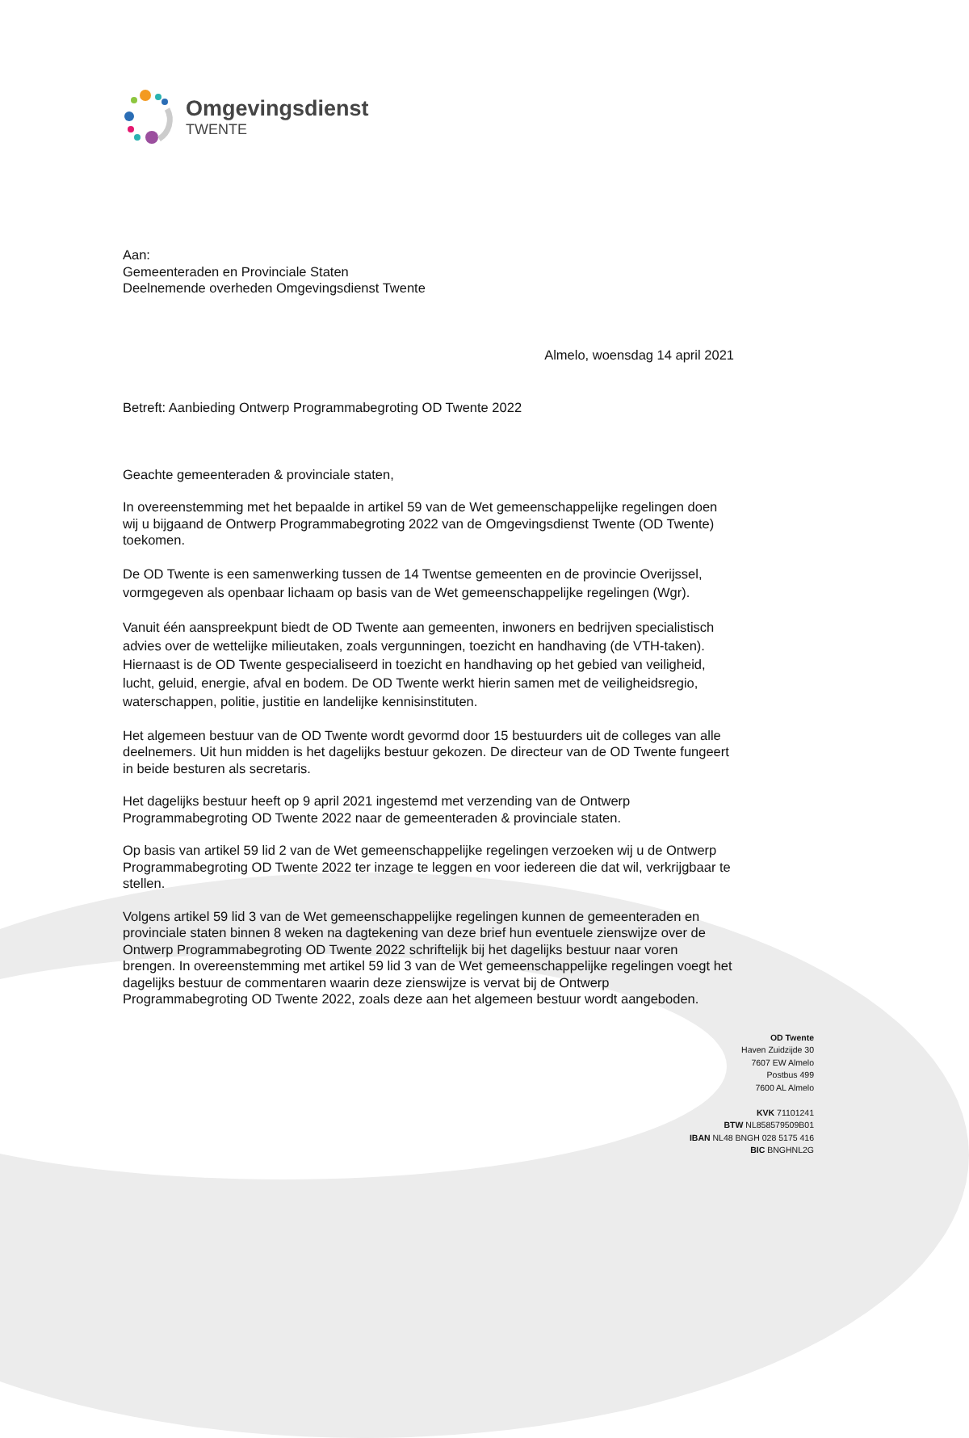Omgevingsdienst
TWENTE
Aan:
Gemeenteraden en Provinciale Staten
Deelnemende overheden Omgevingsdienst Twente
Almelo, woensdag 14 april 2021
Betreft: Aanbieding Ontwerp Programmabegroting OD Twente 2022
Geachte gemeenteraden & provinciale staten,
In overeenstemming met het bepaalde in artikel 59 van de Wet gemeenschappelijke regelingen doen wij u bijgaand de Ontwerp Programmabegroting 2022 van de Omgevingsdienst Twente (OD Twente) toekomen.
De OD Twente is een samenwerking tussen de 14 Twentse gemeenten en de provincie Overijssel, vormgegeven als openbaar lichaam op basis van de Wet gemeenschappelijke regelingen (Wgr).
Vanuit één aanspreekpunt biedt de OD Twente aan gemeenten, inwoners en bedrijven specialistisch advies over de wettelijke milieutaken, zoals vergunningen, toezicht en handhaving (de VTH-taken). Hiernaast is de OD Twente gespecialiseerd in toezicht en handhaving op het gebied van veiligheid, lucht, geluid, energie, afval en bodem. De OD Twente werkt hierin samen met de veiligheidsregio, waterschappen, politie, justitie en landelijke kennisinstituten.
Het algemeen bestuur van de OD Twente wordt gevormd door 15 bestuurders uit de colleges van alle deelnemers. Uit hun midden is het dagelijks bestuur gekozen. De directeur van de OD Twente fungeert in beide besturen als secretaris.
Het dagelijks bestuur heeft op 9 april 2021 ingestemd met verzending van de Ontwerp Programmabegroting OD Twente 2022 naar de gemeenteraden & provinciale staten.
Op basis van artikel 59 lid 2 van de Wet gemeenschappelijke regelingen verzoeken wij u de Ontwerp Programmabegroting OD Twente 2022 ter inzage te leggen en voor iedereen die dat wil, verkrijgbaar te stellen.
Volgens artikel 59 lid 3 van de Wet gemeenschappelijke regelingen kunnen de gemeenteraden en provinciale staten binnen 8 weken na dagtekening van deze brief hun eventuele zienswijze over de Ontwerp Programmabegroting OD Twente 2022 schriftelijk bij het dagelijks bestuur naar voren brengen. In overeenstemming met artikel 59 lid 3 van de Wet gemeenschappelijke regelingen voegt het dagelijks bestuur de commentaren waarin deze zienswijze is vervat bij de Ontwerp Programmabegroting OD Twente 2022, zoals deze aan het algemeen bestuur wordt aangeboden.
OD Twente
Haven Zuidzijde 30
7607 EW Almelo
Postbus 499
7600 AL Almelo
KVK 71101241
BTW NL858579509B01
IBAN NL48 BNGH 028 5175 416
BIC BNGHNL2G